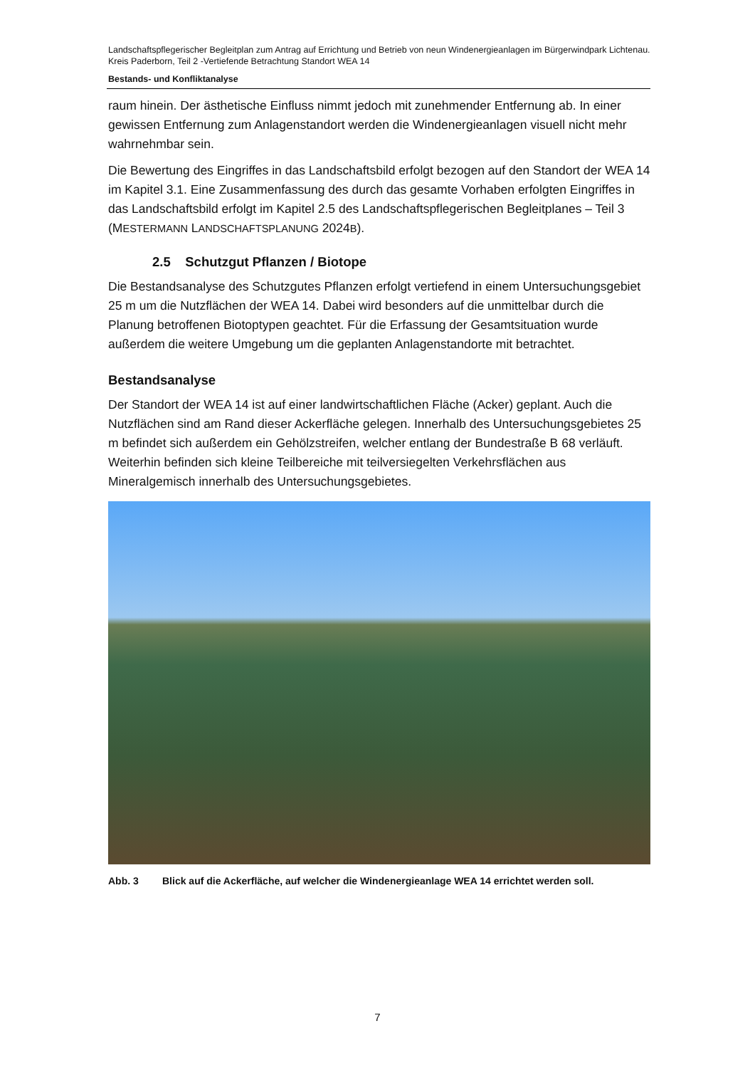Landschaftspflegerischer Begleitplan zum Antrag auf Errichtung und Betrieb von neun Windenergieanlagen im Bürgerwindpark Lichtenau. Kreis Paderborn, Teil 2 -Vertiefende Betrachtung Standort WEA 14
Bestands- und Konfliktanalyse
raum hinein. Der ästhetische Einfluss nimmt jedoch mit zunehmender Entfernung ab. In einer gewissen Entfernung zum Anlagenstandort werden die Windenergieanlagen visuell nicht mehr wahrnehmbar sein.
Die Bewertung des Eingriffes in das Landschaftsbild erfolgt bezogen auf den Standort der WEA 14 im Kapitel 3.1. Eine Zusammenfassung des durch das gesamte Vorhaben erfolgten Eingriffes in das Landschaftsbild erfolgt im Kapitel 2.5 des Landschaftspflegerischen Begleitplanes – Teil 3 (MESTERMANN LANDSCHAFTSPLANUNG 2024B).
2.5 Schutzgut Pflanzen / Biotope
Die Bestandsanalyse des Schutzgutes Pflanzen erfolgt vertiefend in einem Untersuchungsgebiet 25 m um die Nutzflächen der WEA 14. Dabei wird besonders auf die unmittelbar durch die Planung betroffenen Biotoptypen geachtet. Für die Erfassung der Gesamtsituation wurde außerdem die weitere Umgebung um die geplanten Anlagenstandorte mit betrachtet.
Bestandsanalyse
Der Standort der WEA 14 ist auf einer landwirtschaftlichen Fläche (Acker) geplant. Auch die Nutzflächen sind am Rand dieser Ackerfläche gelegen. Innerhalb des Untersuchungsgebietes 25 m befindet sich außerdem ein Gehölzstreifen, welcher entlang der Bundestraße B 68 verläuft. Weiterhin befinden sich kleine Teilbereiche mit teilversiegelten Verkehrsflächen aus Mineralgemisch innerhalb des Untersuchungsgebietes.
Abb. 3 Blick auf die Ackerfläche, auf welcher die Windenergieanlage WEA 14 errichtet werden soll.
7